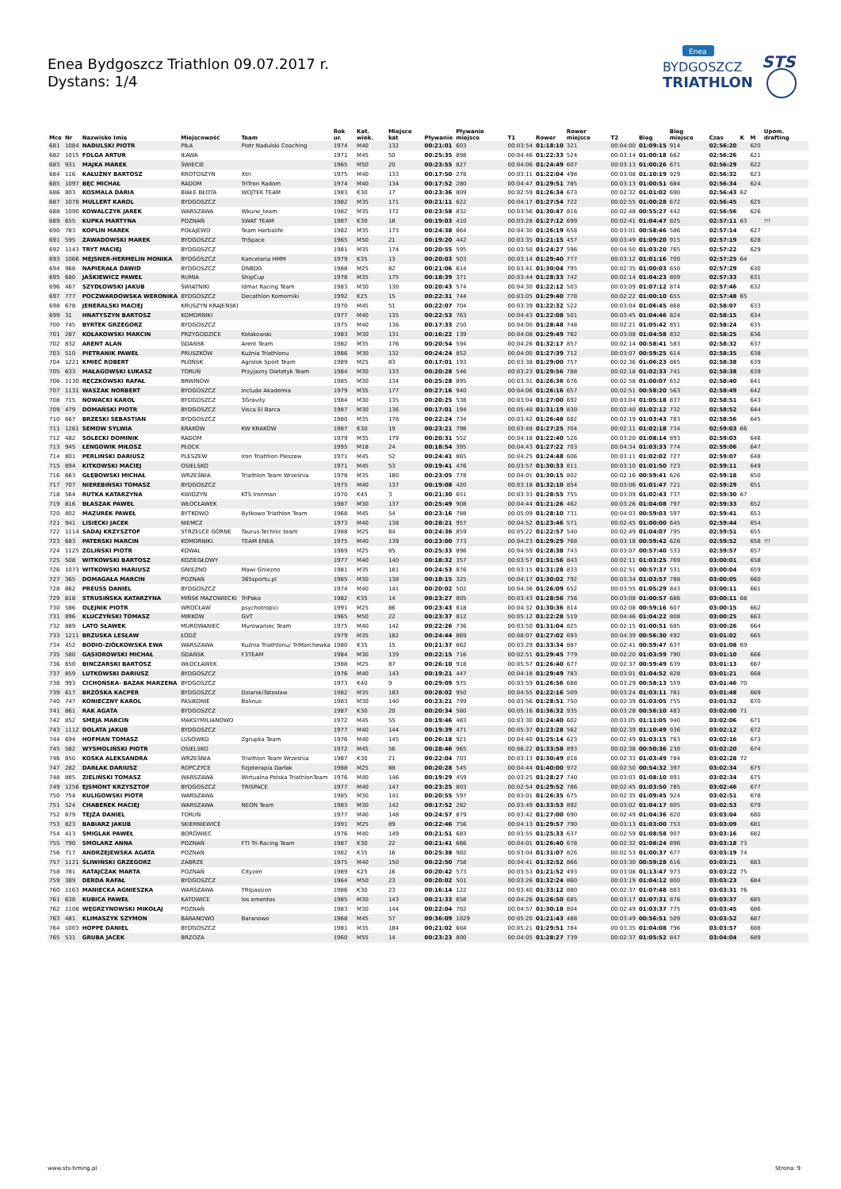Enea Bydgoszcz Triathlon 09.07.2017 r.
Dystans: 1/4
Enea
BYDGOSZCZ
TRIATHLON
STS
| Mce | Nr | Nazwisko Imię | Miejscowość | Team | Rok ur. | Kat. wiek. | Miejsce kat | Pływanie | Pływanie miejsce | T1 | Rower | Rower miejsce | T2 | Bieg | Bieg miejsce | Czas | K | M | Upom. drafting |
| --- | --- | --- | --- | --- | --- | --- | --- | --- | --- | --- | --- | --- | --- | --- | --- | --- | --- | --- | --- |
| 681 | 1084 | NADULSKI PIOTR | PIŁA | Piotr Nadulski Coaching | 1974 | M40 | 132 | 00:21:01 | 603 | 00:03:54 | 01:18:10 | 321 | 00:04:00 | 01:09:15 | 914 | 02:56:20 | | 620 | |
| 682 | 1015 | FOLGA ARTUR | IŁAWA | | 1971 | M45 | 50 | 00:25:35 | 898 | 00:04:46 | 01:22:33 | 524 | 00:03:14 | 01:00:18 | 662 | 02:56:26 | | 621 | |
| 683 | 931 | MAJKA MAREK | ŚWIECIE | | 1965 | M50 | 20 | 00:23:55 | 827 | 00:04:06 | 01:24:49 | 607 | 00:03:13 | 01:00:26 | 671 | 02:56:29 | | 622 | |
| 684 | 116 | KAŁUŻNY BARTOSZ | KROTOSZYN | Xtri | 1975 | M40 | 133 | 00:17:50 | 278 | 00:03:11 | 01:22:04 | 498 | 00:03:08 | 01:10:19 | 929 | 02:56:32 | | 623 | |
| 685 | 1097 | BĘC MICHAŁ | RADOM | TriTron Radom | 1974 | M40 | 134 | 00:17:52 | 280 | 00:04:47 | 01:29:51 | 785 | 00:03:13 | 01:00:51 | 684 | 02:56:34 | | 624 | |
| 686 | 803 | KOSMALA DARIA | BIAŁE BŁOTA | WOJTEK TEAM | 1983 | K30 | 17 | 00:23:36 | 809 | 00:02:59 | 01:26:34 | 673 | 00:02:32 | 01:01:02 | 690 | 02:56:43 | 62 | | |
| 687 | 1078 | MULLERT KAROL | BYDGOSZCZ | | 1982 | M35 | 171 | 00:21:11 | 622 | 00:04:17 | 01:27:54 | 722 | 00:02:55 | 01:00:28 | 672 | 02:56:45 | | 625 | |
| 688 | 1090 | KOWALCZYK JAREK | WARSZAWA | Wkurw_team | 1982 | M35 | 172 | 00:23:58 | 832 | 00:03:56 | 01:30:47 | 816 | 00:02:48 | 00:55:27 | 442 | 02:56:56 | | 626 | |
| 689 | 655 | KUPKA MARTYNA | POZNAŃ | SWAT TEAM | 1987 | K30 | 18 | 00:19:03 | 410 | 00:03:28 | 01:27:12 | 699 | 00:02:41 | 01:04:47 | 825 | 02:57:11 | 63 | | !!! |
| 690 | 783 | KOPLIN MAREK | POŁAJEWO | Team Herbalife | 1982 | M35 | 173 | 00:24:38 | 864 | 00:04:30 | 01:26:19 | 658 | 00:03:01 | 00:58:46 | 586 | 02:57:14 | | 627 | |
| 691 | 595 | ZAWADOWSKI MAREK | BYDGOSZCZ | TriSpace | 1965 | M50 | 21 | 00:19:20 | 442 | 00:03:35 | 01:21:15 | 457 | 00:03:49 | 01:09:20 | 915 | 02:57:19 | | 628 | |
| 692 | 1143 | TRYT MACIEJ | BYDGOSZCZ | | 1981 | M35 | 174 | 00:20:55 | 595 | 00:03:50 | 01:24:27 | 596 | 00:04:50 | 01:03:20 | 765 | 02:57:22 | | 629 | |
| 693 | 1066 | MEJSNER-HERMELIN MONIKA | BYDGOSZCZ | Kancelaria HMM | 1979 | K35 | 13 | 00:20:03 | 503 | 00:03:14 | 01:29:40 | 777 | 00:03:12 | 01:01:16 | 700 | 02:57:25 | 64 | | |
| 694 | 968 | NAPIERAŁA DAWID | BYDGOSZCZ | DNBDG | 1988 | M25 | 82 | 00:21:06 | 614 | 00:03:41 | 01:30:04 | 795 | 00:02:35 | 01:00:03 | 650 | 02:57:29 | | 630 | |
| 695 | 680 | JAŚKIEWICZ PAWEŁ | RUMIA | ShipCup | 1978 | M35 | 175 | 00:18:39 | 371 | 00:03:44 | 01:28:33 | 742 | 00:02:14 | 01:04:23 | 809 | 02:57:33 | | 631 | |
| 696 | 467 | SZYDŁOWSKI JAKUB | ŚWIĄTNIKI | Idmar Racing Team | 1983 | M30 | 130 | 00:20:43 | 574 | 00:04:30 | 01:22:12 | 503 | 00:03:09 | 01:07:12 | 874 | 02:57:46 | | 632 | |
| 697 | 777 | POCZWARDOWSKA WERONIKA | BYDGOSZCZ | Decathlon Komorniki | 1992 | K25 | 15 | 00:22:31 | 744 | 00:03:05 | 01:29:40 | 778 | 00:02:22 | 01:00:10 | 655 | 02:57:48 | 65 | | |
| 698 | 678 | JENERALSKI MACIEJ | KRUSZYN KRAJEŃSKI | | 1970 | M45 | 51 | 00:22:07 | 704 | 00:03:39 | 01:22:32 | 522 | 00:03:04 | 01:06:45 | 868 | 02:58:07 | | 633 | |
| 699 | 31 | HNATYSZYN BARTOSZ | KOMORNIKI | | 1977 | M40 | 135 | 00:22:53 | 763 | 00:04:43 | 01:22:08 | 501 | 00:03:45 | 01:04:46 | 824 | 02:58:15 | | 634 | |
| 700 | 745 | BYRTEK GRZEGORZ | BYDGOSZCZ | | 1975 | M40 | 136 | 00:17:33 | 250 | 00:04:00 | 01:28:48 | 748 | 00:02:21 | 01:05:42 | 851 | 02:58:24 | | 635 | |
| 701 | 287 | KOŁAKOWSKI MARCIN | PRZYGODZICE | Kołakowski | 1983 | M30 | 131 | 00:16:22 | 139 | 00:04:08 | 01:29:49 | 782 | 00:03:08 | 01:04:58 | 832 | 02:58:25 | | 636 | |
| 702 | 832 | ARENT ALAN | GDANSK | Arent Team | 1982 | M35 | 176 | 00:20:54 | 594 | 00:04:26 | 01:32:17 | 857 | 00:02:14 | 00:58:41 | 583 | 02:58:32 | | 637 | |
| 703 | 510 | PIETRANIK PAWEŁ | PRUSZKÓW | Kuźnia Triathlonu | 1986 | M30 | 132 | 00:24:24 | 852 | 00:04:00 | 01:27:39 | 712 | 00:03:07 | 00:59:25 | 614 | 02:58:35 | | 638 | |
| 704 | 1221 | KMIEĆ ROBERT | PŁOŃSK | Agrolok Sport Team | 1989 | M25 | 83 | 00:17:01 | 193 | 00:03:38 | 01:29:00 | 757 | 00:02:36 | 01:06:23 | 865 | 02:58:38 | | 639 | |
| 705 | 633 | MAŁAGOWSKI ŁUKASZ | TORUŃ | Przyjazny Dietetyk Team | 1984 | M30 | 133 | 00:20:28 | 546 | 00:03:23 | 01:29:56 | 788 | 00:02:18 | 01:02:33 | 741 | 02:58:38 | | 639 | |
| 706 | 1130 | RĘCZKOWSKI RAFAŁ | BRWINÓW | | 1985 | M30 | 134 | 00:25:28 | 895 | 00:03:31 | 01:26:36 | 676 | 00:02:58 | 01:00:07 | 652 | 02:58:40 | | 641 | |
| 707 | 1131 | WASZAK NORBERT | BYDGOSZCZ | Include Akademia | 1979 | M35 | 177 | 00:27:16 | 940 | 00:04:06 | 01:26:16 | 657 | 00:02:51 | 00:58:20 | 563 | 02:58:49 | | 642 | |
| 708 | 715 | NOWACKI KAROL | BYDGOSZCZ | 3Gravity | 1984 | M30 | 135 | 00:20:25 | 538 | 00:03:04 | 01:27:00 | 692 | 00:03:04 | 01:05:18 | 837 | 02:58:51 | | 643 | |
| 709 | 479 | DOMAŃSKI PIOTR | BYDGOSZCZ | Visca El Barca | 1987 | M30 | 136 | 00:17:01 | 194 | 00:05:40 | 01:31:19 | 830 | 00:02:40 | 01:02:12 | 732 | 02:58:52 | | 644 | |
| 710 | 667 | BRZESKI SEBASTIAN | BYDGOSZCZ | | 1980 | M35 | 178 | 00:22:24 | 734 | 00:03:42 | 01:26:48 | 682 | 00:02:19 | 01:03:43 | 783 | 02:58:56 | | 645 | |
| 711 | 1261 | SEMOW SYLWIA | KRAKÓW | KW KRAKÓW | 1987 | K30 | 19 | 00:23:21 | 798 | 00:03:48 | 01:27:25 | 704 | 00:02:11 | 01:02:18 | 734 | 02:59:03 | 66 | | |
| 712 | 482 | SOLECKI DOMINIK | RADOM | | 1979 | M35 | 179 | 00:20:31 | 552 | 00:04:18 | 01:22:40 | 526 | 00:03:20 | 01:08:14 | 893 | 02:59:03 | | 646 | |
| 713 | 945 | ŁENGOWIK MIŁOSZ | PŁOCK | | 1995 | M18 | 24 | 00:18:54 | 395 | 00:04:43 | 01:27:22 | 703 | 00:04:34 | 01:03:33 | 774 | 02:59:06 | | 647 | |
| 714 | 801 | PERLIŃSKI DARIUSZ | PLESZEW | Iron Triathlon Pleszew | 1971 | M45 | 52 | 00:24:41 | 865 | 00:04:25 | 01:24:48 | 606 | 00:03:11 | 01:02:02 | 727 | 02:59:07 | | 648 | |
| 715 | 894 | KITKOWSKI MACIEJ | OSIELSKO | | 1971 | M45 | 53 | 00:19:41 | 476 | 00:03:57 | 01:30:33 | 811 | 00:03:10 | 01:01:50 | 723 | 02:59:11 | | 649 | |
| 716 | 663 | GŁĘBOWSKI MICHAŁ | WRZEŚNIA | Triathlon Team Września | 1978 | M35 | 180 | 00:23:05 | 778 | 00:04:01 | 01:30:15 | 802 | 00:02:16 | 00:59:41 | 626 | 02:59:18 | | 650 | |
| 717 | 707 | NIEREBIŃSKI TOMASZ | BYDGOSZCZ | | 1975 | M40 | 137 | 00:19:08 | 420 | 00:03:18 | 01:32:10 | 854 | 00:03:06 | 01:01:47 | 721 | 02:59:29 | | 651 | |
| 718 | 564 | RUTKA KATARZYNA | KWIDZYN | KTS Ironman | 1970 | K45 | 3 | 00:21:30 | 651 | 00:03:33 | 01:28:55 | 755 | 00:03:09 | 01:02:43 | 737 | 02:59:30 | 67 | | |
| 719 | 816 | BŁASZAK PAWEŁ | WŁOCŁAWEK | | 1987 | M30 | 137 | 00:25:49 | 908 | 00:04:44 | 01:21:26 | 462 | 00:03:26 | 01:04:08 | 797 | 02:59:33 | | 652 | |
| 720 | 802 | MAZUREK PAWEŁ | BYTKOWO | Bytkowo Triathlon Team | 1968 | M45 | 54 | 00:23:16 | 788 | 00:05:09 | 01:28:10 | 731 | 00:04:03 | 00:59:03 | 597 | 02:59:41 | | 653 | |
| 721 | 941 | LISIECKI JACEK | NIEMCZ | | 1973 | M40 | 138 | 00:28:21 | 957 | 00:04:52 | 01:23:46 | 571 | 00:02:45 | 01:00:00 | 645 | 02:59:44 | | 654 | |
| 722 | 1114 | SADAJ KRZYSZTOF | STRZELCE GÓRNE | Taurus-Technic team | 1988 | M25 | 84 | 00:24:36 | 859 | 00:05:22 | 01:22:57 | 540 | 00:02:49 | 01:04:07 | 795 | 02:59:51 | | 655 | |
| 723 | 683 | PATERSKI MARCIN | KOMORNIKI | TEAM ENEA | 1975 | M40 | 139 | 00:23:00 | 773 | 00:04:23 | 01:29:29 | 768 | 00:03:18 | 00:59:42 | 628 | 02:59:52 | | 656 | !!! |
| 724 | 1125 | ZGLIŃSKI PIOTR | KOWAL | | 1989 | M25 | 85 | 00:25:33 | 896 | 00:04:59 | 01:28:38 | 743 | 00:03:07 | 00:57:40 | 533 | 02:59:57 | | 657 | |
| 725 | 508 | WITKOWSKI BARTOSZ | KOZIEGŁOWY | | 1977 | M40 | 140 | 00:18:32 | 357 | 00:03:57 | 01:31:56 | 843 | 00:02:11 | 01:03:25 | 769 | 03:00:01 | | 658 | |
| 726 | 1073 | WITKOWSKI MARIUSZ | GNIEZNO | Mawi Gniezno | 1981 | M35 | 181 | 00:24:53 | 876 | 00:03:15 | 01:31:28 | 833 | 00:02:51 | 00:57:37 | 531 | 03:00:04 | | 659 | |
| 727 | 365 | DOMAGAŁA MARCIN | POZNAŃ | 365sportu.pl | 1985 | M30 | 138 | 00:18:15 | 325 | 00:04:17 | 01:30:02 | 792 | 00:03:34 | 01:03:57 | 788 | 03:00:05 | | 660 | |
| 728 | 862 | PREUSS DANIEL | BYDGOSZCZ | | 1974 | M40 | 141 | 00:20:02 | 502 | 00:04:36 | 01:26:09 | 652 | 00:03:55 | 01:05:29 | 843 | 03:00:11 | | 661 | |
| 729 | 818 | STRUSIŃSKA KATARZYNA | MIŃSK MAZOWIECKI | TriPaka | 1982 | K35 | 14 | 00:23:27 | 805 | 00:03:43 | 01:28:56 | 756 | 00:03:08 | 01:00:57 | 686 | 03:00:11 | 68 | | |
| 730 | 586 | OLEJNIK PIOTR | WROCŁAW | psychotropici | 1991 | M25 | 86 | 00:23:43 | 818 | 00:04:32 | 01:30:36 | 814 | 00:02:08 | 00:59:16 | 607 | 03:00:15 | | 662 | |
| 731 | 896 | KLUCZYŃSKI TOMASZ | MIRKÓW | GVT | 1965 | M50 | 22 | 00:23:37 | 812 | 00:05:12 | 01:22:28 | 519 | 00:04:46 | 01:04:22 | 808 | 03:00:25 | | 663 | |
| 732 | 889 | LATO SŁAWEK | MUROWANIEC | Murowaniec Team | 1975 | M40 | 142 | 00:22:26 | 736 | 00:03:50 | 01:31:04 | 825 | 00:02:15 | 01:00:51 | 685 | 03:00:26 | | 664 | |
| 733 | 1211 | BRZUSKA LESŁAW | ŁÓDŹ | | 1979 | M35 | 182 | 00:24:44 | 869 | 00:08:07 | 01:27:02 | 693 | 00:04:39 | 00:56:30 | 492 | 03:01:02 | | 665 | |
| 734 | 452 | BODIO-ZIÓŁKOWSKA EWA | WARSZAWA | Kuźnia Triathlonu/ TriMarchewka | 1980 | K35 | 15 | 00:21:37 | 662 | 00:03:29 | 01:33:34 | 887 | 00:02:41 | 00:59:47 | 637 | 03:01:08 | 69 | | |
| 735 | 580 | GĄSIOROWSKI MICHAŁ | GDAŃSK | F3TEAM | 1984 | M30 | 139 | 00:22:15 | 716 | 00:02:51 | 01:29:45 | 779 | 00:02:20 | 01:03:59 | 790 | 03:01:10 | | 666 | |
| 736 | 650 | BINCZARSKI BARTOSZ | WŁOCŁAWEK | | 1988 | M25 | 87 | 00:26:10 | 918 | 00:05:57 | 01:26:40 | 677 | 00:02:37 | 00:59:49 | 639 | 03:01:13 | | 667 | |
| 737 | 859 | LUTKOWSKI DARIUSZ | BYDGOSZCZ | | 1976 | M40 | 143 | 00:19:21 | 447 | 00:04:18 | 01:29:49 | 783 | 00:03:01 | 01:04:52 | 828 | 03:01:21 | | 668 | |
| 738 | 993 | CICHOŃSKA- BAZAK MARZENA | BYDGOSZCZ | | 1973 | K40 | 9 | 00:29:09 | 975 | 00:03:59 | 01:26:56 | 688 | 00:03:29 | 00:58:13 | 559 | 03:01:46 | 70 | | |
| 739 | 617 | BRZÓSKA KACPER | BYDGOSZCZ | DziarskiTatosław | 1982 | M35 | 183 | 00:28:02 | 950 | 00:04:55 | 01:22:16 | 509 | 00:03:24 | 01:03:11 | 761 | 03:01:48 | | 669 | |
| 740 | 747 | KONIECZNY KAROL | PASIKONIE | Bolinus | 1983 | M30 | 140 | 00:23:21 | 799 | 00:03:56 | 01:28:51 | 750 | 00:02:39 | 01:03:05 | 755 | 03:01:52 | | 670 | |
| 741 | 861 | RAK AGATA | BYDGOSZCZ | | 1987 | K30 | 20 | 00:20:34 | 560 | 00:05:16 | 01:36:32 | 935 | 00:03:28 | 00:56:10 | 483 | 03:02:00 | 71 | | |
| 742 | 852 | SMEJA MARCIN | MAKSYMILIANOWO | | 1972 | M45 | 55 | 00:19:46 | 483 | 00:03:30 | 01:24:40 | 602 | 00:03:05 | 01:11:05 | 940 | 03:02:06 | | 671 | |
| 743 | 1112 | DOLATA JAKUB | BYDGOSZCZ | | 1977 | M40 | 144 | 00:19:39 | 471 | 00:05:37 | 01:23:28 | 562 | 00:02:39 | 01:10:49 | 936 | 03:02:12 | | 672 | |
| 744 | 694 | HOFMAN TOMASZ | LUSÓWKO | Zgrupka Team | 1976 | M40 | 145 | 00:26:18 | 921 | 00:04:40 | 01:25:14 | 623 | 00:02:49 | 01:03:15 | 763 | 03:02:16 | | 673 | |
| 745 | 582 | WYSMOLIŃSKI PIOTR | OSIELSKO | | 1972 | M45 | 56 | 00:28:46 | 965 | 00:06:22 | 01:33:58 | 893 | 00:02:38 | 00:50:36 | 230 | 03:02:20 | | 674 | |
| 746 | 850 | KOSKA ALEKSANDRA | WRZEŚNIA | Triathlon Team Września | 1987 | K30 | 21 | 00:22:04 | 703 | 00:03:13 | 01:30:49 | 818 | 00:02:33 | 01:03:49 | 784 | 03:02:28 | 72 | | |
| 747 | 282 | DARŁAK DARIUSZ | ROPCZYCE | fizjoterapia Darłak | 1988 | M25 | 88 | 00:20:28 | 545 | 00:04:44 | 01:40:00 | 972 | 00:02:50 | 00:54:32 | 397 | 03:02:34 | | 675 | |
| 748 | 885 | ZIELIŃSKI TOMASZ | WARSZAWA | Wirtualna Polska TriathlonTeam | 1976 | M40 | 146 | 00:19:29 | 459 | 00:03:25 | 01:28:27 | 740 | 00:03:03 | 01:08:10 | 891 | 03:02:34 | | 675 | |
| 749 | 1256 | EJSMONT KRZYSZTOF | BYDGOSZCZ | TRISPACE | 1977 | M40 | 147 | 00:23:25 | 803 | 00:02:54 | 01:29:52 | 786 | 00:02:45 | 01:03:50 | 785 | 03:02:46 | | 677 | |
| 750 | 754 | KULIGOWSKI PIOTR | WARSZAWA | | 1985 | M30 | 141 | 00:20:55 | 597 | 00:03:01 | 01:26:35 | 675 | 00:02:35 | 01:09:45 | 924 | 03:02:51 | | 678 | |
| 751 | 524 | CHABEREK MACIEJ | WARSZAWA | NEON Team | 1983 | M30 | 142 | 00:17:52 | 282 | 00:03:49 | 01:33:53 | 892 | 00:03:02 | 01:04:17 | 805 | 03:02:53 | | 679 | |
| 752 | 679 | TEJZA DANIEL | TORUŃ | | 1977 | M40 | 148 | 00:24:57 | 879 | 00:03:42 | 01:27:00 | 690 | 00:02:49 | 01:04:36 | 820 | 03:03:04 | | 680 | |
| 753 | 823 | BABIARZ JAKUB | SKIERNIEWICE | | 1991 | M25 | 89 | 00:22:46 | 756 | 00:04:13 | 01:29:57 | 790 | 00:03:13 | 01:03:00 | 753 | 03:03:09 | | 681 | |
| 754 | 413 | ŚMIGLAK PAWEŁ | BORÓWIEC | | 1976 | M40 | 149 | 00:21:51 | 683 | 00:03:55 | 01:25:33 | 637 | 00:02:59 | 01:08:58 | 907 | 03:03:16 | | 682 | |
| 755 | 790 | SMOLARZ ANNA | POZNAŃ | FTI Tri Racing Team | 1987 | K30 | 22 | 00:21:41 | 666 | 00:04:01 | 01:26:40 | 678 | 00:02:32 | 01:08:24 | 896 | 03:03:18 | 73 | | |
| 756 | 717 | ANDRZEJEWSKA AGATA | POZNAŃ | | 1982 | K35 | 16 | 00:25:38 | 902 | 00:03:04 | 01:31:07 | 826 | 00:02:53 | 01:00:37 | 677 | 03:03:19 | 74 | | |
| 757 | 1121 | ŚLIWIŃSKI GRZEGORZ | ZABRZE | | 1975 | M40 | 150 | 00:22:50 | 758 | 00:04:41 | 01:32:52 | 866 | 00:03:30 | 00:59:28 | 616 | 03:03:21 | | 683 | |
| 758 | 781 | RATAJCZAK MARTA | POZNAŃ | Cityzen | 1989 | K25 | 16 | 00:20:42 | 573 | 00:03:53 | 01:21:52 | 493 | 00:03:08 | 01:13:47 | 973 | 03:03:22 | 75 | | |
| 759 | 389 | DERDA RAFAŁ | BYDGOSZCZ | | 1964 | M50 | 23 | 00:20:02 | 501 | 00:03:26 | 01:32:24 | 860 | 00:03:19 | 01:04:12 | 800 | 03:03:23 | | 684 | |
| 760 | 1163 | MANIECKA AGNIESZKA | WARSZAWA | TRIpassion | 1986 | K30 | 23 | 00:16:14 | 122 | 00:03:40 | 01:33:12 | 880 | 00:02:37 | 01:07:48 | 883 | 03:03:31 | 76 | | |
| 761 | 638 | KUBICA PAWEŁ | KATOWICE | los ementos | 1985 | M30 | 143 | 00:21:33 | 658 | 00:04:26 | 01:26:50 | 685 | 00:03:17 | 01:07:31 | 876 | 03:03:37 | | 685 | |
| 762 | 1108 | WĘGRZYNOWSKI MIKOŁAJ | POZNAŃ | | 1983 | M30 | 144 | 00:22:04 | 702 | 00:04:57 | 01:30:18 | 804 | 00:02:49 | 01:03:37 | 775 | 03:03:45 | | 686 | |
| 763 | 481 | KLIMASZYK SZYMON | BARANOWO | Baranowo | 1968 | M45 | 57 | 00:36:09 | 1029 | 00:05:20 | 01:21:43 | 488 | 00:03:49 | 00:56:51 | 509 | 03:03:52 | | 687 | |
| 764 | 1003 | HOPPE DANIEL | BYDGOSZCZ | | 1981 | M35 | 184 | 00:21:02 | 604 | 00:05:21 | 01:29:51 | 784 | 00:03:35 | 01:04:08 | 796 | 03:03:57 | | 688 | |
| 765 | 531 | GRUBA JACEK | BRZOZA | | 1960 | M55 | 14 | 00:23:23 | 800 | 00:04:05 | 01:28:27 | 739 | 00:02:37 | 01:05:52 | 847 | 03:04:04 | | 689 | |
www.sts-timing.pl Strona: 9